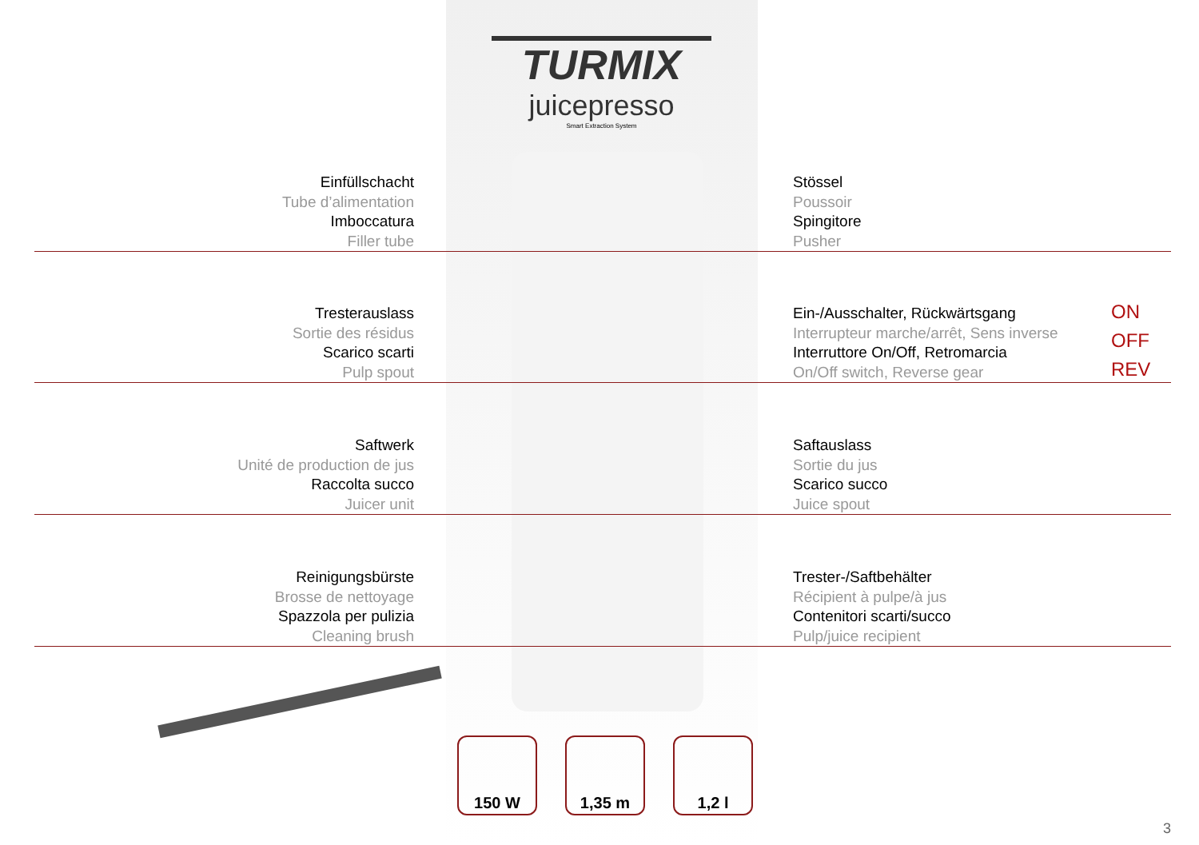TURMIX
juicepresso
Smart Extraction System
Einfüllschacht
Tube d’alimentation
Imboccatura
Filler tube
Stössel
Poussoir
Spingitore
Pusher
Tresterauslass
Sortie des résidus
Scarico scarti
Pulp spout
Ein-/Ausschalter, Rückwärtsgang
Interrupteur marche/arrêt, Sens inverse
Interruttore On/Off, Retromarcia
On/Off switch, Reverse gear
ON
OFF
REV
Saftwerk
Unité de production de jus
Raccolta succo
Juicer unit
Saftauslass
Sortie du jus
Scarico succo
Juice spout
Reinigungsbürste
Brosse de nettoyage
Spazzola per pulizia
Cleaning brush
Trester-/Saftbehälter
Récipient à pulpe/à jus
Contenitori scarti/succo
Pulp/juice recipient
150 W 1,35 m 1,2 l
3